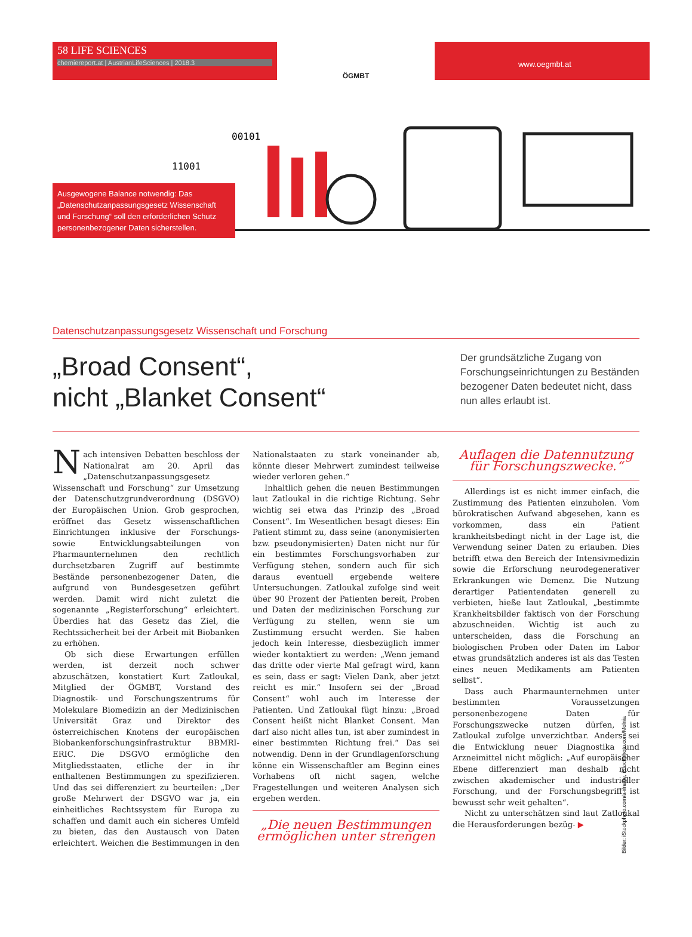58 LIFE SCIENCES
chemiereport.at | AustrianLifeSciences | 2018.3
ÖGMBT
www.oegmbt.at
11001
00101
Ausgewogene Balance notwendig: Das „Datenschutzanpassungsgesetz Wissenschaft und Forschung“ soll den erforderlichen Schutz personenbezogener Daten sicherstellen.
Datenschutzanpassungsgesetz Wissenschaft und Forschung
„Broad Consent“,
nicht „Blanket Consent“
Der grundsätzliche Zugang von Forschungseinrichtungen zu Beständen bezogener Daten bedeutet nicht, dass nun alles erlaubt ist.
Nach intensiven Debatten beschloss der Nationalrat am 20. April das „Datenschutzanpassungsgesetz Wissenschaft und Forschung“ zur Umsetzung der Datenschutzgrundverordnung (DSGVO) der Europäischen Union. Grob gesprochen, eröffnet das Gesetz wissenschaftlichen Einrichtungen inklusive der Forschungs- sowie Entwicklungsabteilungen von Pharmaunternehmen den rechtlich durchsetzbaren Zugriff auf bestimmte Bestände personenbezogener Daten, die aufgrund von Bundesgesetzen geführt werden. Damit wird nicht zuletzt die sogenannte „Registerforschung“ erleichtert. Überdies hat das Gesetz das Ziel, die Rechtssicherheit bei der Arbeit mit Biobanken zu erhöhen.
Ob sich diese Erwartungen erfüllen werden, ist derzeit noch schwer abzuschätzen, konstatiert Kurt Zatloukal, Mitglied der ÖGMBT, Vorstand des Diagnostik- und Forschungszentrums für Molekulare Biomedizin an der Medizinischen Universität Graz und Direktor des österreichischen Knotens der europäischen Biobankenforschungsinfrastruktur BBMRI-ERIC. Die DSGVO ermögliche den Mitgliedsstaaten, etliche der in ihr enthaltenen Bestimmungen zu spezifizieren. Und das sei differenziert zu beurteilen: „Der große Mehrwert der DSGVO war ja, ein einheitliches Rechtssystem für Europa zu schaffen und damit auch ein sicheres Umfeld zu bieten, das den Austausch von Daten erleichtert. Weichen die Bestimmungen in den Nationalstaaten zu stark voneinander ab, könnte dieser Mehrwert zumindest teilweise wieder verloren gehen.“
Inhaltlich gehen die neuen Bestimmungen laut Zatloukal in die richtige Richtung. Sehr wichtig sei etwa das Prinzip des „Broad Consent“. Im Wesentlichen besagt dieses: Ein Patient stimmt zu, dass seine (anonymisierten bzw. pseudonymisierten) Daten nicht nur für ein bestimmtes Forschungsvorhaben zur Verfügung stehen, sondern auch für sich daraus eventuell ergebende weitere Untersuchungen. Zatloukal zufolge sind weit über 90 Prozent der Patienten bereit, Proben und Daten der medizinischen Forschung zur Verfügung zu stellen, wenn sie um Zustimmung ersucht werden. Sie haben jedoch kein Interesse, diesbezüglich immer wieder kontaktiert zu werden: „Wenn jemand das dritte oder vierte Mal gefragt wird, kann es sein, dass er sagt: Vielen Dank, aber jetzt reicht es mir.“ Insofern sei der „Broad Consent“ wohl auch im Interesse der Patienten. Und Zatloukal fügt hinzu: „Broad Consent heißt nicht Blanket Consent. Man darf also nicht alles tun, ist aber zumindest in einer bestimmten Richtung frei.“ Das sei notwendig. Denn in der Grundlagenforschung könne ein Wissenschaftler am Beginn eines Vorhabens oft nicht sagen, welche Fragestellungen und weiteren Analysen sich ergeben werden.
„Die neuen Bestimmungen ermöglichen unter strengen Auflagen die Datennutzung für Forschungszwecke.“
Allerdings ist es nicht immer einfach, die Zustimmung des Patienten einzuholen. Vom bürokratischen Aufwand abgesehen, kann es vorkommen, dass ein Patient krankheitsbedingt nicht in der Lage ist, die Verwendung seiner Daten zu erlauben. Dies betrifft etwa den Bereich der Intensivmedizin sowie die Erforschung neurodegenerativer Erkrankungen wie Demenz. Die Nutzung derartiger Patientendaten generell zu verbieten, hieße laut Zatloukal, „bestimmte Krankheitsbilder faktisch von der Forschung abzuschneiden. Wichtig ist auch zu unterscheiden, dass die Forschung an biologischen Proben oder Daten im Labor etwas grundsätzlich anderes ist als das Testen eines neuen Medikaments am Patienten selbst“.
Dass auch Pharmaunternehmen unter bestimmten Voraussetzungen personenbezogene Daten für Forschungszwecke nutzen dürfen, ist Zatloukal zufolge unverzichtbar. Anders sei die Entwicklung neuer Diagnostika und Arzneimittel nicht möglich: „Auf europäischer Ebene differenziert man deshalb nicht zwischen akademischer und industrieller Forschung, und der Forschungsbegriff ist bewusst sehr weit gehalten“.
Nicht zu unterschätzen sind laut Zatloukal die Herausforderungen bezüg- ▶
Bilder: iStockphoto.com/a-image, iStockphoto.com/Molnia